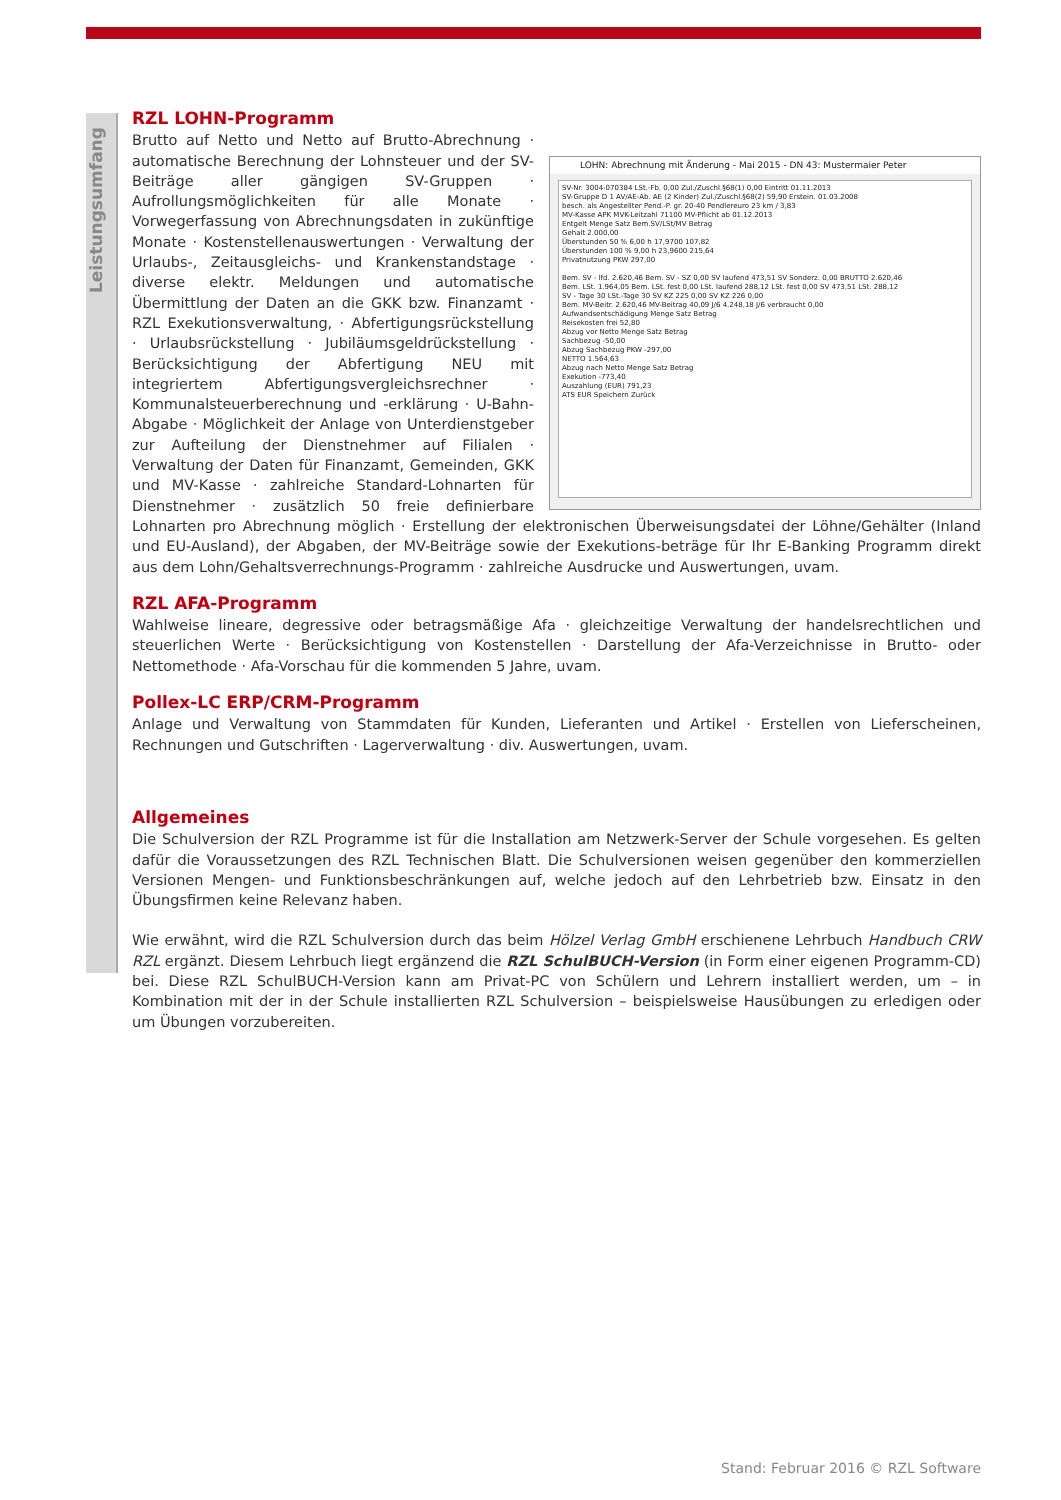Leistungsumfang
RZL LOHN-Programm
LOHN: Abrechnung mit Änderung - Mai 2015 - DN 43: Mustermaier Peter
SV-Nr. 3004-070384 LSt.-Fb. 0,00 Zul./Zuschl.§68(1) 0,00 Eintritt 01.11.2013
SV-Gruppe D 1 AV/AE-Ab. AE (2 Kinder) Zul./Zuschl.§68(2) 59,90 Erstein. 01.03.2008
besch. als Angestellter Pend.-P. gr. 20-40 Pendlereuro 23 km / 3,83
MV-Kasse APK MVK-Leitzahl 71100 MV-Pflicht ab 01.12.2013
Entgelt Menge Satz Bem.SV/LSt/MV Betrag
Gehalt 2.000,00
Überstunden 50 % 6,00 h 17,9700 107,82
Überstunden 100 % 9,00 h 23,9600 215,64
Privatnutzung PKW 297,00
Bem. SV - lfd. 2.620,46 Bem. SV - SZ 0,00 SV laufend 473,51 SV Sonderz. 0,00 BRUTTO 2.620,46
Bem. LSt. 1.964,05 Bem. LSt. fest 0,00 LSt. laufend 288,12 LSt. fest 0,00 SV 473,51 LSt. 288,12
SV - Tage 30 LSt.-Tage 30 SV KZ 225 0,00 SV KZ 226 0,00
Bem. MV-Beitr. 2.620,46 MV-Beitrag 40,09 J/6 4.248,18 J/6 verbraucht 0,00
Aufwandsentschädigung Menge Satz Betrag
Reisekosten frei 52,80
Abzug vor Netto Menge Satz Betrag
Sachbezug -50,00
Abzug Sachbezug PKW -297,00
NETTO 1.564,63
Abzug nach Netto Menge Satz Betrag
Exekution -773,40
Auszahlung (EUR) 791,23
ATS EUR Speichern Zurück
Brutto auf Netto und Netto auf Brutto-Abrechnung · automatische Berechnung der Lohnsteuer und der SV-Beiträge aller gängigen SV-Gruppen · Aufrollungsmöglichkeiten für alle Monate · Vorwegerfassung von Abrechnungsdaten in zukünftige Monate · Kostenstellenauswertungen · Verwaltung der Urlaubs-, Zeitausgleichs- und Krankenstandstage · diverse elektr. Meldungen und automatische Übermittlung der Daten an die GKK bzw. Finanzamt · RZL Exekutionsverwaltung, · Abfertigungsrückstellung · Urlaubsrückstellung · Jubiläumsgeldrückstellung · Berücksichtigung der Abfertigung NEU mit integriertem Abfertigungsvergleichsrechner · Kommunalsteuerberechnung und -erklärung · U-Bahn-Abgabe · Möglichkeit der Anlage von Unterdienstgeber zur Aufteilung der Dienstnehmer auf Filialen · Verwaltung der Daten für Finanzamt, Gemeinden, GKK und MV-Kasse · zahlreiche Standard-Lohnarten für Dienstnehmer · zusätzlich 50 freie definierbare Lohnarten pro Abrechnung möglich · Erstellung der elektronischen Überweisungsdatei der Löhne/Gehälter (Inland und EU-Ausland), der Abgaben, der MV-Beiträge sowie der Exekutions-beträge für Ihr E-Banking Programm direkt aus dem Lohn/Gehaltsverrechnungs-Programm · zahlreiche Ausdrucke und Auswertungen, uvam.
RZL AFA-Programm
Wahlweise lineare, degressive oder betragsmäßige Afa · gleichzeitige Verwaltung der handelsrechtlichen und steuerlichen Werte · Berücksichtigung von Kostenstellen · Darstellung der Afa-Verzeichnisse in Brutto- oder Nettomethode · Afa-Vorschau für die kommenden 5 Jahre, uvam.
Pollex-LC ERP/CRM-Programm
Anlage und Verwaltung von Stammdaten für Kunden, Lieferanten und Artikel · Erstellen von Lieferscheinen, Rechnungen und Gutschriften · Lagerverwaltung · div. Auswertungen, uvam.
Allgemeines
Die Schulversion der RZL Programme ist für die Installation am Netzwerk-Server der Schule vorgesehen. Es gelten dafür die Voraussetzungen des RZL Technischen Blatt. Die Schulversionen weisen gegenüber den kommerziellen Versionen Mengen- und Funktionsbeschränkungen auf, welche jedoch auf den Lehrbetrieb bzw. Einsatz in den Übungsfirmen keine Relevanz haben.
Wie erwähnt, wird die RZL Schulversion durch das beim Hölzel Verlag GmbH erschienene Lehrbuch Handbuch CRW RZL ergänzt. Diesem Lehrbuch liegt ergänzend die RZL SchulBUCH-Version (in Form einer eigenen Programm-CD) bei. Diese RZL SchulBUCH-Version kann am Privat-PC von Schülern und Lehrern installiert werden, um – in Kombination mit der in der Schule installierten RZL Schulversion – beispielsweise Hausübungen zu erledigen oder um Übungen vorzubereiten.
Stand: Februar 2016 © RZL Software